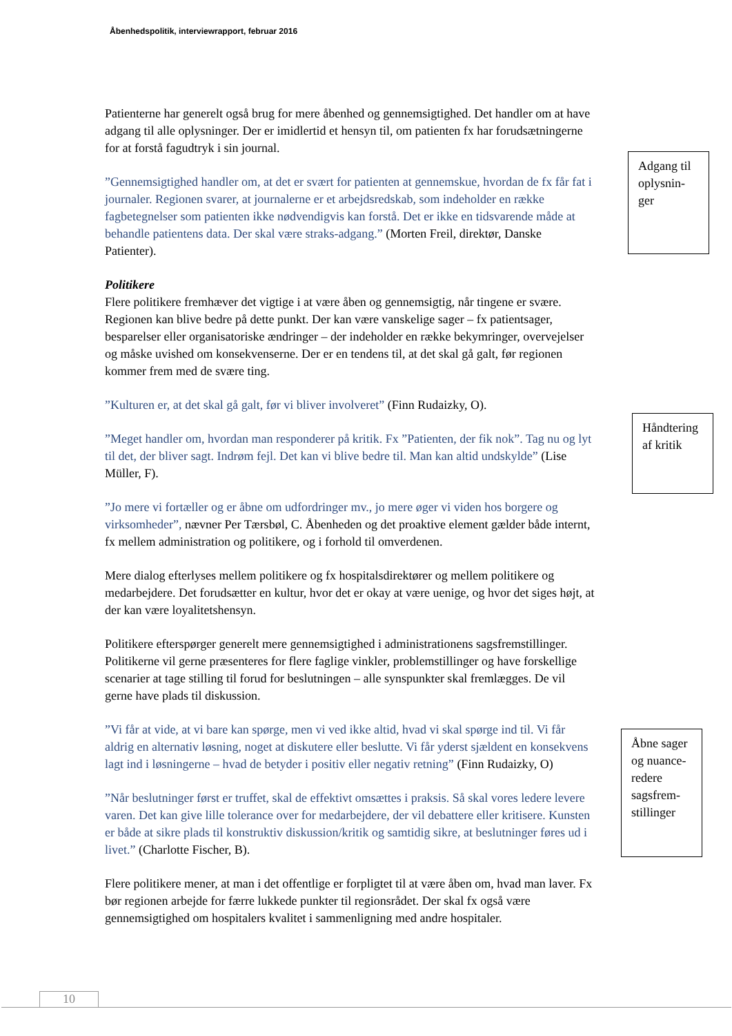Åbenhedspolitik, interviewrapport, februar 2016
Patienterne har generelt også brug for mere åbenhed og gennemsigtighed. Det handler om at have adgang til alle oplysninger. Der er imidlertid et hensyn til, om patienten fx har forudsætningerne for at forstå fagudtryk i sin journal.
”Gennemsigtighed handler om, at det er svært for patienten at gennemskue, hvordan de fx får fat i journaler. Regionen svarer, at journalerne er et arbejdsredskab, som indeholder en række fagbetegnelser som patienten ikke nødvendigvis kan forstå. Det er ikke en tidsvarende måde at behandle patientens data. Der skal være straks-adgang.” (Morten Freil, direktør, Danske Patienter).
Politikere
Flere politikere fremhæver det vigtige i at være åben og gennemsigtig, når tingene er svære. Regionen kan blive bedre på dette punkt. Der kan være vanskelige sager – fx patientsager, besparelser eller organisatoriske ændringer – der indeholder en række bekymringer, overvejelser og måske uvished om konsekvenserne. Der er en tendens til, at det skal gå galt, før regionen kommer frem med de svære ting.
”Kulturen er, at det skal gå galt, før vi bliver involveret” (Finn Rudaizky, O).
”Meget handler om, hvordan man responderer på kritik. Fx ”Patienten, der fik nok”. Tag nu og lyt til det, der bliver sagt. Indrøm fejl. Det kan vi blive bedre til. Man kan altid undskylde” (Lise Müller, F).
”Jo mere vi fortæller og er åbne om udfordringer mv., jo mere øger vi viden hos borgere og virksomheder”, nævner Per Tærsbøl, C. Åbenheden og det proaktive element gælder både internt, fx mellem administration og politikere, og i forhold til omverdenen.
Mere dialog efterlyses mellem politikere og fx hospitalsdirektører og mellem politikere og medarbejdere. Det forudsætter en kultur, hvor det er okay at være uenige, og hvor det siges højt, at der kan være loyalitetshensyn.
Politikere efterspørger generelt mere gennemsigtighed i administrationens sagsfremstillinger. Politikerne vil gerne præsenteres for flere faglige vinkler, problemstillinger og have forskellige scenarier at tage stilling til forud for beslutningen – alle synspunkter skal fremlægges. De vil gerne have plads til diskussion.
”Vi får at vide, at vi bare kan spørge, men vi ved ikke altid, hvad vi skal spørge ind til. Vi får aldrig en alternativ løsning, noget at diskutere eller beslutte. Vi får yderst sjældent en konsekvens lagt ind i løsningerne – hvad de betyder i positiv eller negativ retning” (Finn Rudaizky, O)
”Når beslutninger først er truffet, skal de effektivt omsættes i praksis. Så skal vores ledere levere varen. Det kan give lille tolerance over for medarbejdere, der vil debattere eller kritisere. Kunsten er både at sikre plads til konstruktiv diskussion/kritik og samtidig sikre, at beslutninger føres ud i livet.” (Charlotte Fischer, B).
Flere politikere mener, at man i det offentlige er forpligtet til at være åben om, hvad man laver. Fx bør regionen arbejde for færre lukkede punkter til regionsrådet. Der skal fx også være gennemsigtighed om hospitalers kvalitet i sammenligning med andre hospitaler.
Adgang til oplysnin-ger
Håndtering af kritik
Åbne sager og nuance-redere sagsfrem-stillinger
10